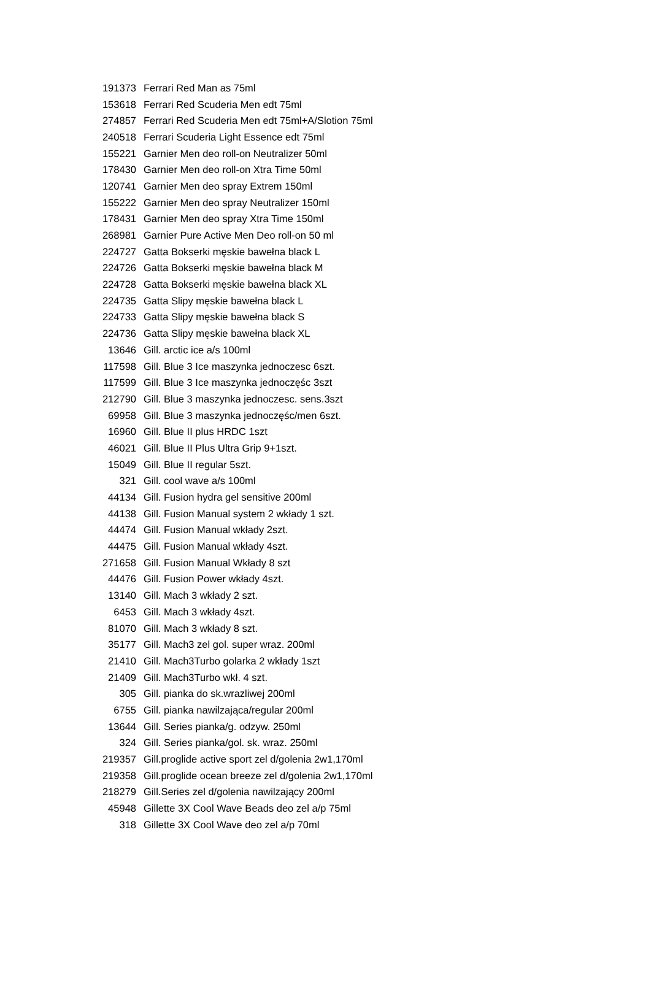| 191373 | Ferrari Red Man as 75ml |
| 153618 | Ferrari Red Scuderia Men edt 75ml |
| 274857 | Ferrari Red Scuderia Men edt 75ml+A/Slotion 75ml |
| 240518 | Ferrari Scuderia Light Essence edt 75ml |
| 155221 | Garnier Men deo roll-on Neutralizer 50ml |
| 178430 | Garnier Men deo roll-on Xtra Time 50ml |
| 120741 | Garnier Men deo spray Extrem 150ml |
| 155222 | Garnier Men deo spray Neutralizer 150ml |
| 178431 | Garnier Men deo spray Xtra Time 150ml |
| 268981 | Garnier Pure Active Men Deo roll-on 50 ml |
| 224727 | Gatta Bokserki męskie bawełna black L |
| 224726 | Gatta Bokserki męskie bawełna black M |
| 224728 | Gatta Bokserki męskie bawełna black XL |
| 224735 | Gatta Slipy męskie bawełna black L |
| 224733 | Gatta Slipy męskie bawełna black S |
| 224736 | Gatta Slipy męskie bawełna black XL |
| 13646 | Gill. arctic ice a/s 100ml |
| 117598 | Gill. Blue 3 Ice maszynka jednoczesc 6szt. |
| 117599 | Gill. Blue 3 Ice maszynka jednoczęśc 3szt |
| 212790 | Gill. Blue 3 maszynka jednoczesc. sens.3szt |
| 69958 | Gill. Blue 3 maszynka jednoczęśc/men 6szt. |
| 16960 | Gill. Blue II plus HRDC 1szt |
| 46021 | Gill. Blue II Plus Ultra Grip 9+1szt. |
| 15049 | Gill. Blue II regular 5szt. |
| 321 | Gill. cool wave a/s 100ml |
| 44134 | Gill. Fusion hydra gel sensitive 200ml |
| 44138 | Gill. Fusion Manual system 2 wkłady 1 szt. |
| 44474 | Gill. Fusion Manual wkłady 2szt. |
| 44475 | Gill. Fusion Manual wkłady 4szt. |
| 271658 | Gill. Fusion Manual Wkłady 8 szt |
| 44476 | Gill. Fusion Power wkłady 4szt. |
| 13140 | Gill. Mach 3 wkłady 2 szt. |
| 6453 | Gill. Mach 3 wkłady 4szt. |
| 81070 | Gill. Mach 3 wkłady 8 szt. |
| 35177 | Gill. Mach3 zel gol. super wraz. 200ml |
| 21410 | Gill. Mach3Turbo golarka 2 wkłady 1szt |
| 21409 | Gill. Mach3Turbo wkł. 4 szt. |
| 305 | Gill. pianka do sk.wrazliwej 200ml |
| 6755 | Gill. pianka nawilzająca/regular 200ml |
| 13644 | Gill. Series pianka/g. odzyw. 250ml |
| 324 | Gill. Series pianka/gol. sk. wraz. 250ml |
| 219357 | Gill.proglide active sport zel d/golenia 2w1,170ml |
| 219358 | Gill.proglide ocean breeze zel d/golenia 2w1,170ml |
| 218279 | Gill.Series zel d/golenia nawilzający 200ml |
| 45948 | Gillette 3X Cool Wave Beads deo zel a/p 75ml |
| 318 | Gillette 3X Cool Wave deo zel a/p 70ml |